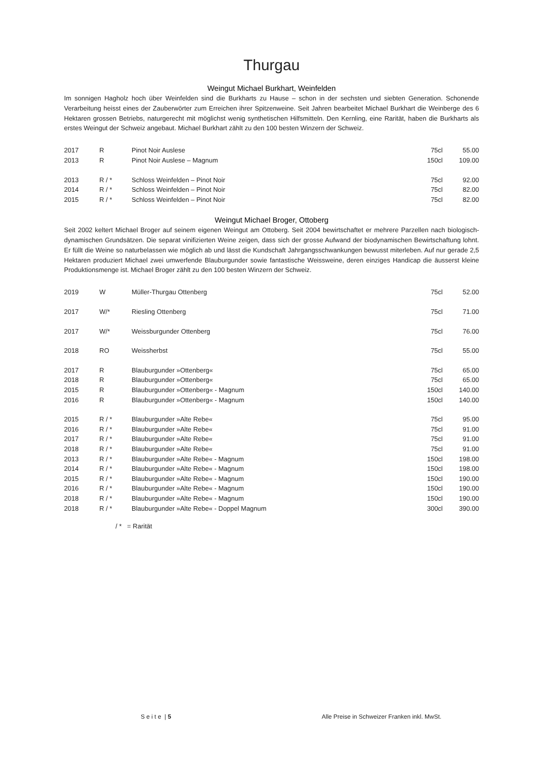Thurgau
Weingut Michael Burkhart, Weinfelden
Im sonnigen Hagholz hoch über Weinfelden sind die Burkharts zu Hause – schon in der sechsten und siebten Generation. Schonende Verarbeitung heisst eines der Zauberwörter zum Erreichen ihrer Spitzenweine. Seit Jahren bearbeitet Michael Burkhart die Weinberge des 6 Hektaren grossen Betriebs, naturgerecht mit möglichst wenig synthetischen Hilfsmitteln. Den Kernling, eine Rarität, haben die Burkharts als erstes Weingut der Schweiz angebaut. Michael Burkhart zählt zu den 100 besten Winzern der Schweiz.
| 2017 | R | Pinot Noir Auslese | 75cl | 55.00 |
| 2013 | R | Pinot Noir Auslese – Magnum | 150cl | 109.00 |
| 2013 | R / * | Schloss Weinfelden – Pinot Noir | 75cl | 92.00 |
| 2014 | R / * | Schloss Weinfelden – Pinot Noir | 75cl | 82.00 |
| 2015 | R / * | Schloss Weinfelden – Pinot Noir | 75cl | 82.00 |
Weingut Michael Broger, Ottoberg
Seit 2002 keltert Michael Broger auf seinem eigenen Weingut am Ottoberg. Seit 2004 bewirtschaftet er mehrere Parzellen nach biologisch-dynamischen Grundsätzen. Die separat vinifizierten Weine zeigen, dass sich der grosse Aufwand der biodynamischen Bewirtschaftung lohnt. Er füllt die Weine so naturbelassen wie möglich ab und lässt die Kundschaft Jahrgangsschwankungen bewusst miterleben. Auf nur gerade 2,5 Hektaren produziert Michael zwei umwerfende Blauburgunder sowie fantastische Weissweine, deren einziges Handicap die äusserst kleine Produktionsmenge ist. Michael Broger zählt zu den 100 besten Winzern der Schweiz.
| 2019 | W | Müller-Thurgau Ottenberg | 75cl | 52.00 |
| 2017 | W/* | Riesling Ottenberg | 75cl | 71.00 |
| 2017 | W/* | Weissburgunder Ottenberg | 75cl | 76.00 |
| 2018 | RO | Weissherbst | 75cl | 55.00 |
| 2017 | R | Blauburgunder »Ottenberg« | 75cl | 65.00 |
| 2018 | R | Blauburgunder »Ottenberg« | 75cl | 65.00 |
| 2015 | R | Blauburgunder »Ottenberg« - Magnum | 150cl | 140.00 |
| 2016 | R | Blauburgunder »Ottenberg« - Magnum | 150cl | 140.00 |
| 2015 | R / * | Blauburgunder »Alte Rebe« | 75cl | 95.00 |
| 2016 | R / * | Blauburgunder »Alte Rebe« | 75cl | 91.00 |
| 2017 | R / * | Blauburgunder »Alte Rebe« | 75cl | 91.00 |
| 2018 | R / * | Blauburgunder »Alte Rebe« | 75cl | 91.00 |
| 2013 | R / * | Blauburgunder »Alte Rebe« - Magnum | 150cl | 198.00 |
| 2014 | R / * | Blauburgunder »Alte Rebe« - Magnum | 150cl | 198.00 |
| 2015 | R / * | Blauburgunder »Alte Rebe« - Magnum | 150cl | 190.00 |
| 2016 | R / * | Blauburgunder »Alte Rebe« - Magnum | 150cl | 190.00 |
| 2018 | R / * | Blauburgunder »Alte Rebe« - Magnum | 150cl | 190.00 |
| 2018 | R / * | Blauburgunder »Alte Rebe« - Doppel Magnum | 300cl | 390.00 |
/ * = Rarität
S e i t e | 5
Alle Preise in Schweizer Franken inkl. MwSt.